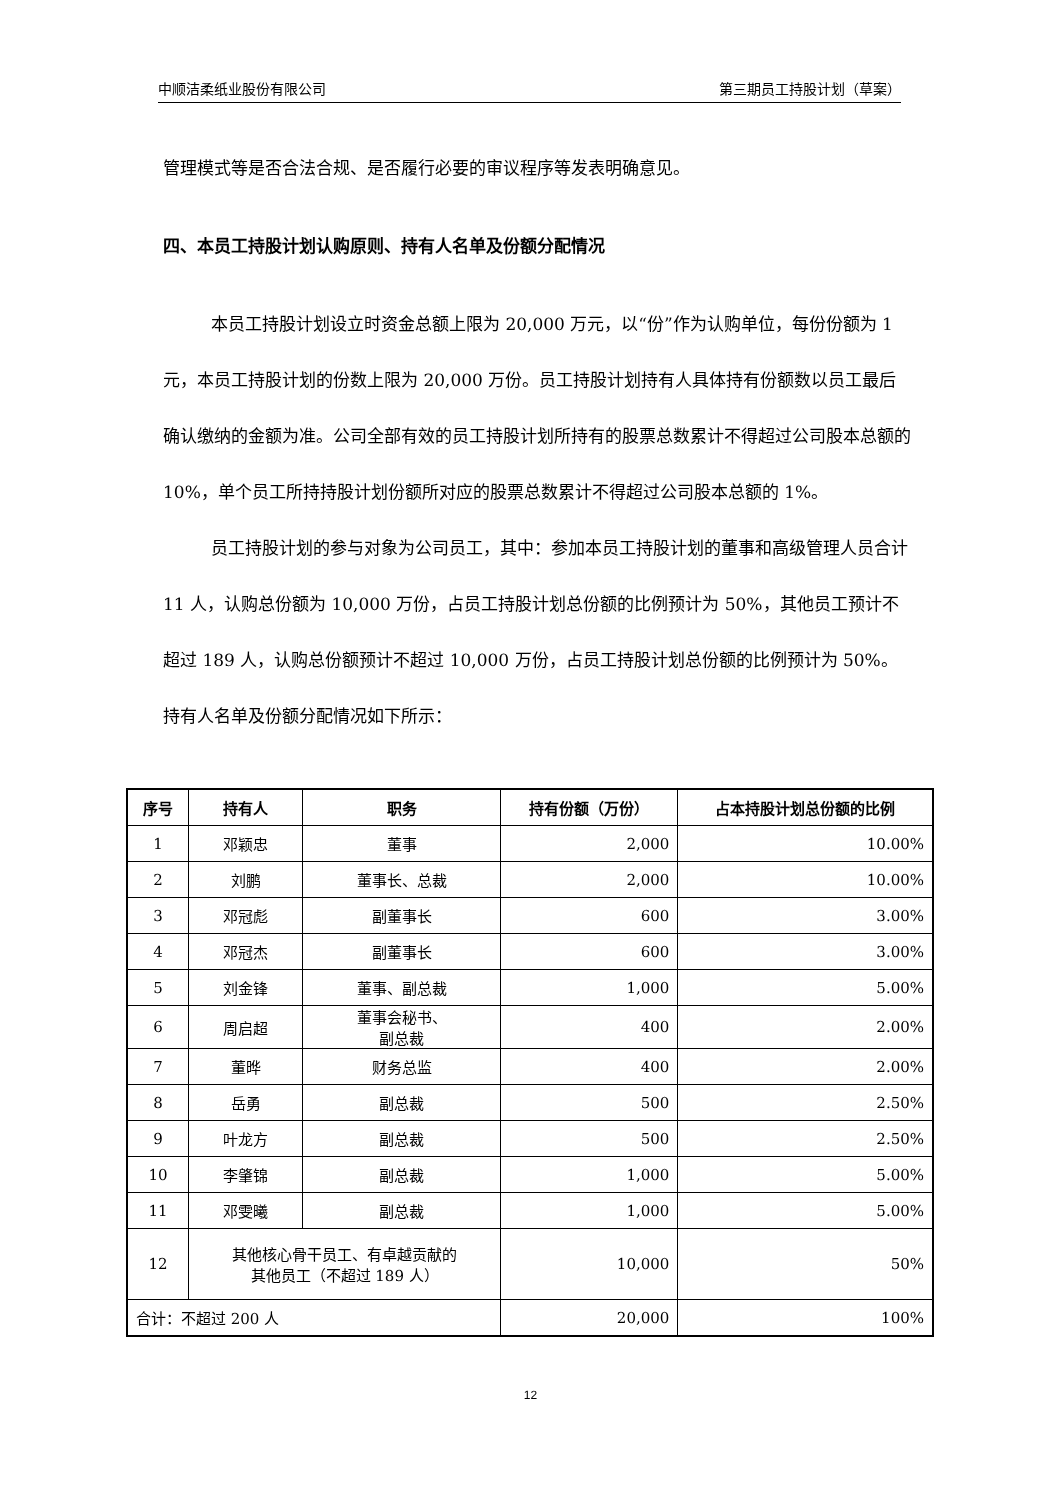中顺洁柔纸业股份有限公司 第三期员工持股计划（草案）
管理模式等是否合法合规、是否履行必要的审议程序等发表明确意见。
四、本员工持股计划认购原则、持有人名单及份额分配情况
本员工持股计划设立时资金总额上限为 20,000 万元，以“份”作为认购单位，每份份额为 1 元，本员工持股计划的份数上限为 20,000 万份。员工持股计划持有人具体持有份额数以员工最后确认缴纳的金额为准。公司全部有效的员工持股计划所持有的股票总数累计不得超过公司股本总额的 10%，单个员工所持持股计划份额所对应的股票总数累计不得超过公司股本总额的 1%。
员工持股计划的参与对象为公司员工，其中：参加本员工持股计划的董事和高级管理人员合计 11 人，认购总份额为 10,000 万份，占员工持股计划总份额的比例预计为 50%，其他员工预计不超过 189 人，认购总份额预计不超过 10,000 万份，占员工持股计划总份额的比例预计为 50%。持有人名单及份额分配情况如下所示：
| 序号 | 持有人 | 职务 | 持有份额（万份） | 占本持股计划总份额的比例 |
| --- | --- | --- | --- | --- |
| 1 | 邓颖忠 | 董事 | 2,000 | 10.00% |
| 2 | 刘鹏 | 董事长、总裁 | 2,000 | 10.00% |
| 3 | 邓冠彪 | 副董事长 | 600 | 3.00% |
| 4 | 邓冠杰 | 副董事长 | 600 | 3.00% |
| 5 | 刘金锋 | 董事、副总裁 | 1,000 | 5.00% |
| 6 | 周启超 | 董事会秘书、 副总裁 | 400 | 2.00% |
| 7 | 董晔 | 财务总监 | 400 | 2.00% |
| 8 | 岳勇 | 副总裁 | 500 | 2.50% |
| 9 | 叶龙方 | 副总裁 | 500 | 2.50% |
| 10 | 李肇锦 | 副总裁 | 1,000 | 5.00% |
| 11 | 邓雯曦 | 副总裁 | 1,000 | 5.00% |
| 12 | 其他核心骨干员工、有卓越贡献的 其他员工（不超过 189 人） | | 10,000 | 50% |
| 合计：不超过 200 人 | | | 20,000 | 100% |
12